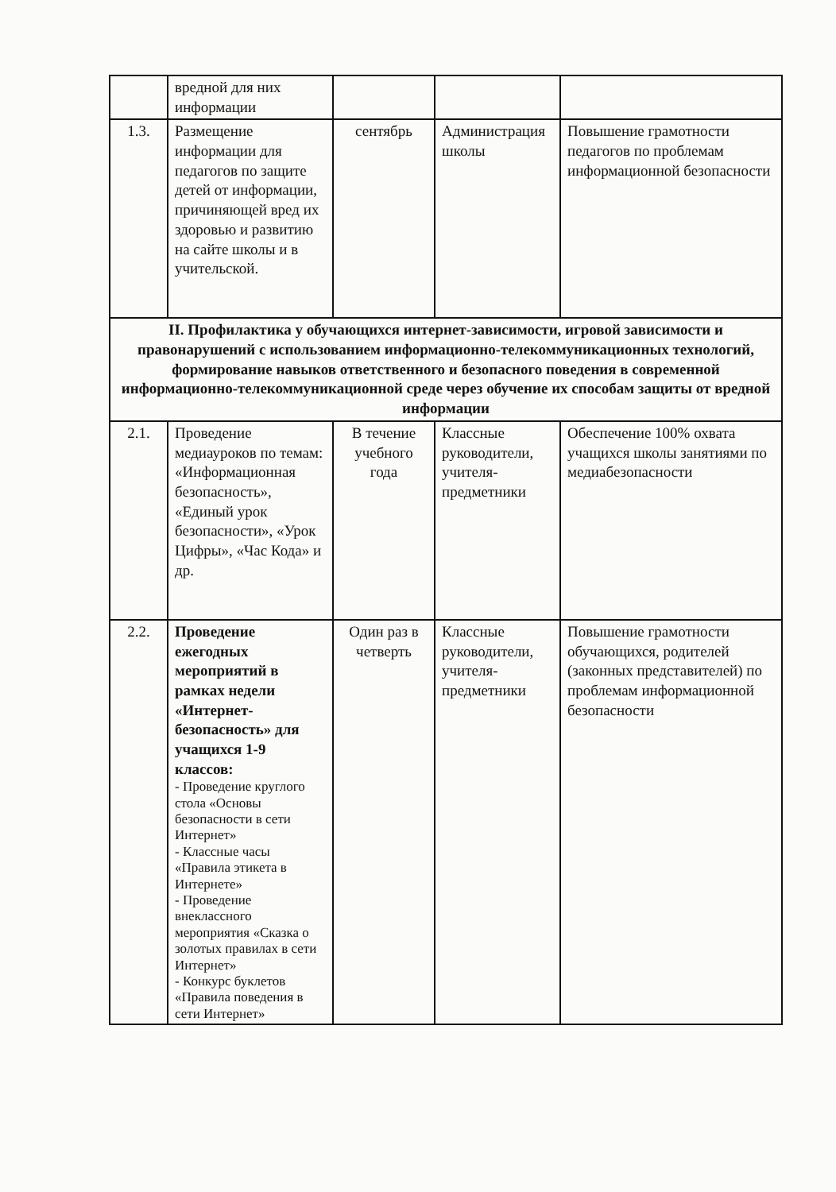| | вредной для них информации | | | |
| 1.3. | Размещение информации для педагогов по защите детей от информации, причиняющей вред их здоровью и развитию на сайте школы и в учительской. | сентябрь | Администрация школы | Повышение грамотности педагогов по проблемам информационной безопасности |
| II. Профилактика у обучающихся интернет-зависимости, игровой зависимости и правонарушений с использованием информационно-телекоммуникационных технологий, формирование навыков ответственного и безопасного поведения в современной информационно-телекоммуникационной среде через обучение их способам защиты от вредной информации | | | | |
| 2.1. | Проведение медиауроков по темам: «Информационная безопасность», «Единый урок безопасности», «Урок Цифры», «Час Кода» и др. | В течение учебного года | Классные руководители, учителя-предметники | Обеспечение 100% охвата учащихся школы занятиями по медиабезопасности |
| 2.2. | Проведение ежегодных мероприятий в рамках недели «Интернет-безопасность» для учащихся 1-9 классов: - Проведение круглого стола «Основы безопасности в сети Интернет» - Классные часы «Правила этикета в Интернете» - Проведение внеклассного мероприятия «Сказка о золотых правилах в сети Интернет» - Конкурс буклетов «Правила поведения в сети Интернет» | Один раз в четверть | Классные руководители, учителя-предметники | Повышение грамотности обучающихся, родителей (законных представителей) по проблемам информационной безопасности |